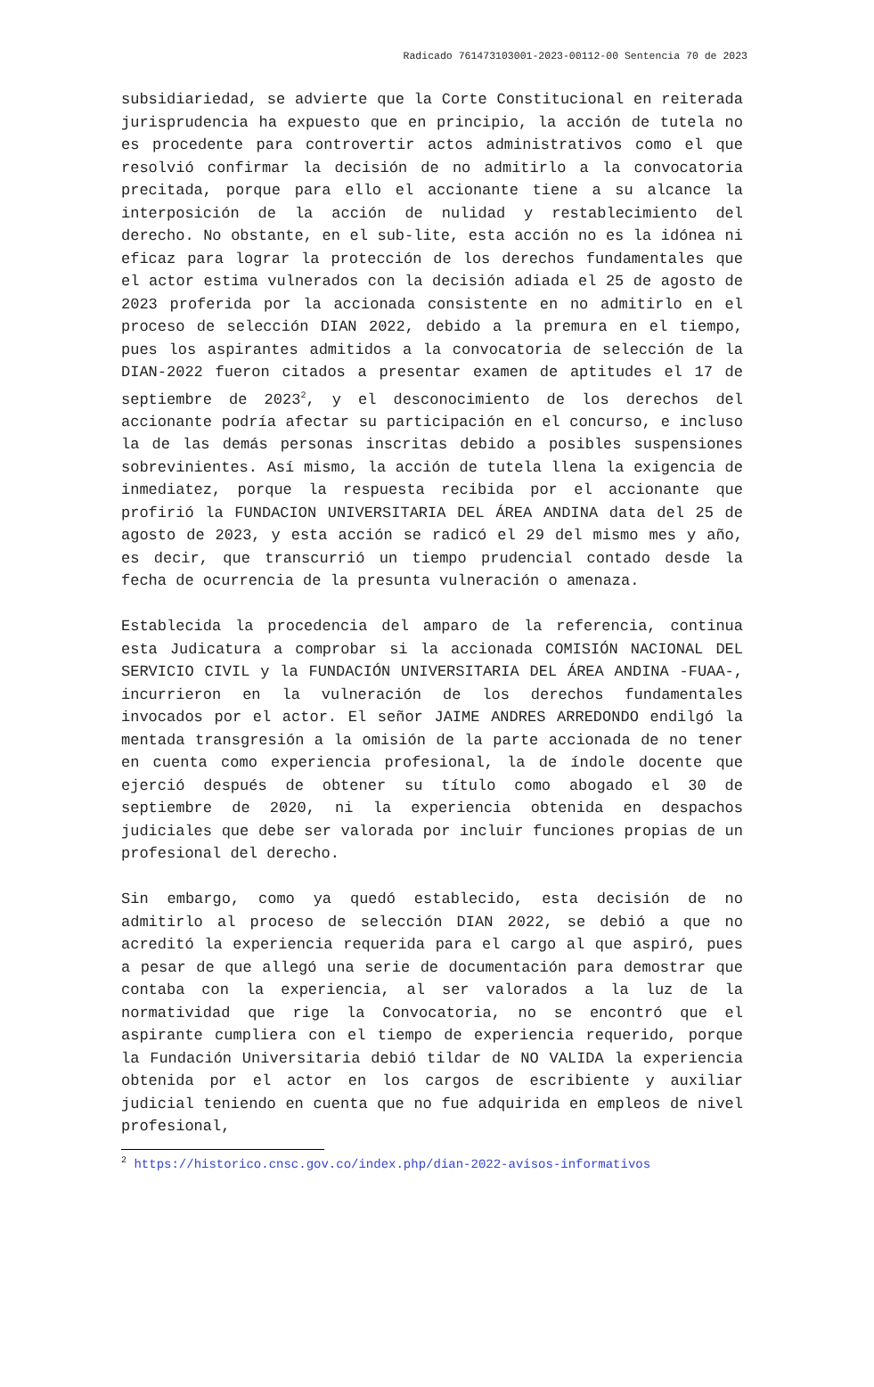Radicado 761473103001-2023-00112-00 Sentencia 70 de 2023
subsidiariedad, se advierte que la Corte Constitucional en reiterada jurisprudencia ha expuesto que en principio, la acción de tutela no es procedente para controvertir actos administrativos como el que resolvió confirmar la decisión de no admitirlo a la convocatoria precitada, porque para ello el accionante tiene a su alcance la interposición de la acción de nulidad y restablecimiento del derecho. No obstante, en el sub-lite, esta acción no es la idónea ni eficaz para lograr la protección de los derechos fundamentales que el actor estima vulnerados con la decisión adiada el 25 de agosto de 2023 proferida por la accionada consistente en no admitirlo en el proceso de selección DIAN 2022, debido a la premura en el tiempo, pues los aspirantes admitidos a la convocatoria de selección de la DIAN-2022 fueron citados a presentar examen de aptitudes el 17 de septiembre de 2023<sup>2</sup>, y el desconocimiento de los derechos del accionante podría afectar su participación en el concurso, e incluso la de las demás personas inscritas debido a posibles suspensiones sobrevinientes. Así mismo, la acción de tutela llena la exigencia de inmediatez, porque la respuesta recibida por el accionante que profirió la FUNDACION UNIVERSITARIA DEL ÁREA ANDINA data del 25 de agosto de 2023, y esta acción se radicó el 29 del mismo mes y año, es decir, que transcurrió un tiempo prudencial contado desde la fecha de ocurrencia de la presunta vulneración o amenaza.
Establecida la procedencia del amparo de la referencia, continua esta Judicatura a comprobar si la accionada COMISIÓN NACIONAL DEL SERVICIO CIVIL y la FUNDACIÓN UNIVERSITARIA DEL ÁREA ANDINA -FUAA-, incurrieron en la vulneración de los derechos fundamentales invocados por el actor. El señor JAIME ANDRES ARREDONDO endilgó la mentada transgresión a la omisión de la parte accionada de no tener en cuenta como experiencia profesional, la de índole docente que ejerció después de obtener su título como abogado el 30 de septiembre de 2020, ni la experiencia obtenida en despachos judiciales que debe ser valorada por incluir funciones propias de un profesional del derecho.
Sin embargo, como ya quedó establecido, esta decisión de no admitirlo al proceso de selección DIAN 2022, se debió a que no acreditó la experiencia requerida para el cargo al que aspiró, pues a pesar de que allegó una serie de documentación para demostrar que contaba con la experiencia, al ser valorados a la luz de la normatividad que rige la Convocatoria, no se encontró que el aspirante cumpliera con el tiempo de experiencia requerido, porque la Fundación Universitaria debió tildar de NO VALIDA la experiencia obtenida por el actor en los cargos de escribiente y auxiliar judicial teniendo en cuenta que no fue adquirida en empleos de nivel profesional,
<sup>2</sup> https://historico.cnsc.gov.co/index.php/dian-2022-avisos-informativos